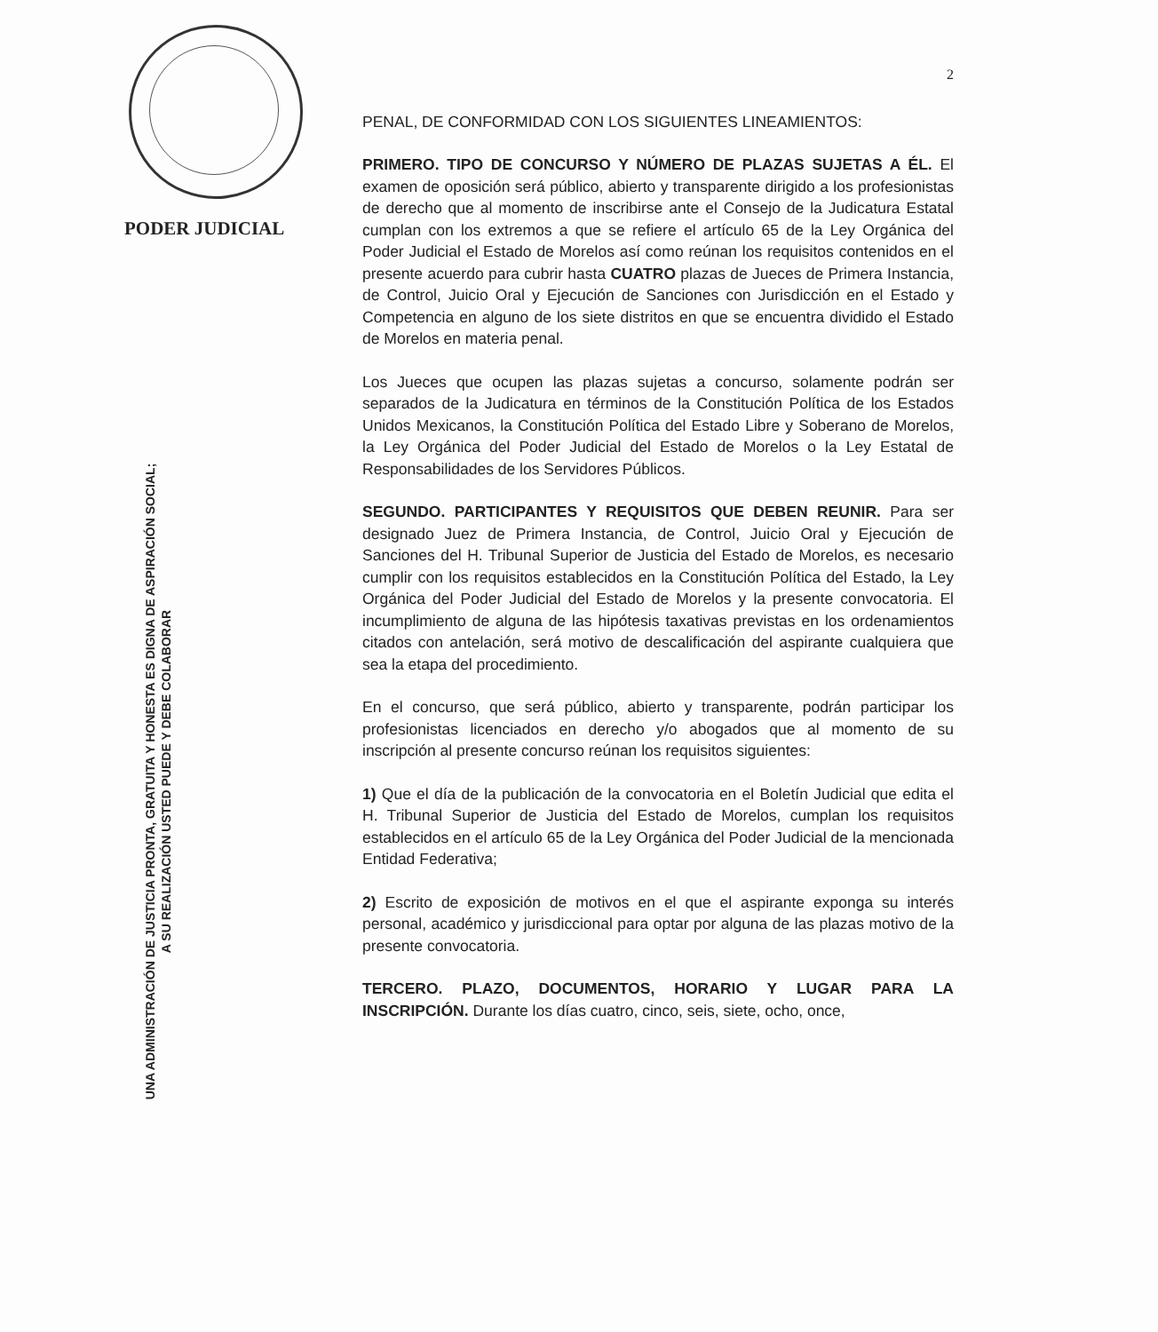PODER JUDICIAL
UNA ADMINISTRACIÓN DE JUSTICIA PRONTA, GRATUITA Y HONESTA ES DIGNA DE ASPIRACIÓN SOCIAL;
A SU REALIZACIÓN USTED PUEDE Y DEBE COLABORAR
2
PENAL, DE CONFORMIDAD CON LOS SIGUIENTES LINEAMIENTOS:
PRIMERO. TIPO DE CONCURSO Y NÚMERO DE PLAZAS SUJETAS A ÉL. El examen de oposición será público, abierto y transparente dirigido a los profesionistas de derecho que al momento de inscribirse ante el Consejo de la Judicatura Estatal cumplan con los extremos a que se refiere el artículo 65 de la Ley Orgánica del Poder Judicial el Estado de Morelos así como reúnan los requisitos contenidos en el presente acuerdo para cubrir hasta CUATRO plazas de Jueces de Primera Instancia, de Control, Juicio Oral y Ejecución de Sanciones con Jurisdicción en el Estado y Competencia en alguno de los siete distritos en que se encuentra dividido el Estado de Morelos en materia penal.
Los Jueces que ocupen las plazas sujetas a concurso, solamente podrán ser separados de la Judicatura en términos de la Constitución Política de los Estados Unidos Mexicanos, la Constitución Política del Estado Libre y Soberano de Morelos, la Ley Orgánica del Poder Judicial del Estado de Morelos o la Ley Estatal de Responsabilidades de los Servidores Públicos.
SEGUNDO. PARTICIPANTES Y REQUISITOS QUE DEBEN REUNIR. Para ser designado Juez de Primera Instancia, de Control, Juicio Oral y Ejecución de Sanciones del H. Tribunal Superior de Justicia del Estado de Morelos, es necesario cumplir con los requisitos establecidos en la Constitución Política del Estado, la Ley Orgánica del Poder Judicial del Estado de Morelos y la presente convocatoria. El incumplimiento de alguna de las hipótesis taxativas previstas en los ordenamientos citados con antelación, será motivo de descalificación del aspirante cualquiera que sea la etapa del procedimiento.
En el concurso, que será público, abierto y transparente, podrán participar los profesionistas licenciados en derecho y/o abogados que al momento de su inscripción al presente concurso reúnan los requisitos siguientes:
1) Que el día de la publicación de la convocatoria en el Boletín Judicial que edita el H. Tribunal Superior de Justicia del Estado de Morelos, cumplan los requisitos establecidos en el artículo 65 de la Ley Orgánica del Poder Judicial de la mencionada Entidad Federativa;
2) Escrito de exposición de motivos en el que el aspirante exponga su interés personal, académico y jurisdiccional para optar por alguna de las plazas motivo de la presente convocatoria.
TERCERO. PLAZO, DOCUMENTOS, HORARIO Y LUGAR PARA LA INSCRIPCIÓN. Durante los días cuatro, cinco, seis, siete, ocho, once,